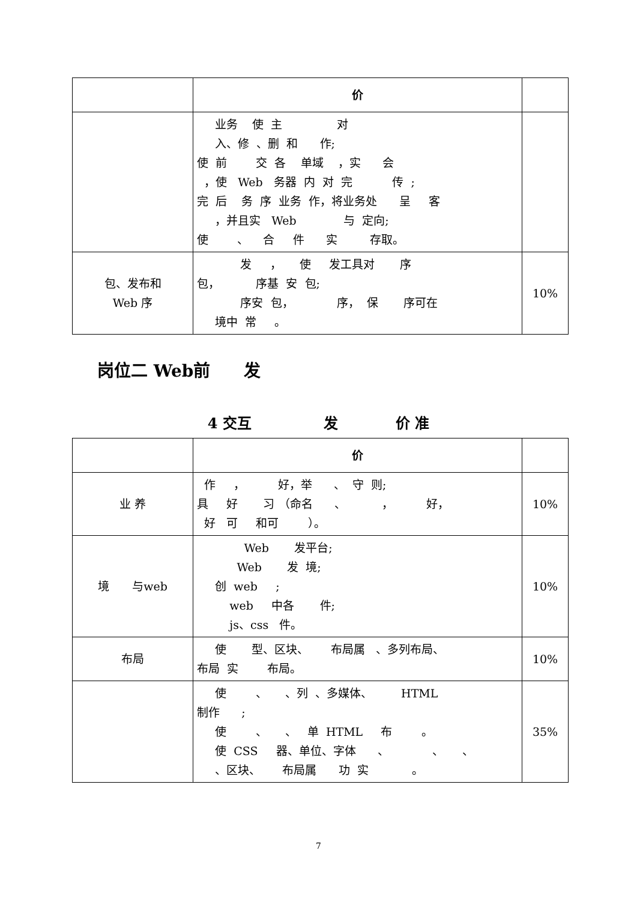| | 价 | |
| --- | --- | --- |
| | 业务 使 主 对 入、修 、删 和 作; 使 前 交 各 单域 ，实 会 ，使 Web 务器 内 对 完 传 ; 完 后 务 序 业务 作，将业务处 呈 客 ，并且实 Web 与 定向; 使 、 合 件 实 存取。 | |
| 包、发布和 Web 序 | 发 ， 使 发工具对 序 包， 序基 安 包; 序安 包， 序， 保 序可在 境中 常 。 | 10% |
岗位二 Web前　　发
4 交互　　　　　发　　　　价 准
| | 价 | |
| --- | --- | --- |
| 业 养 | 作 ， 好，举 、 守 则; 具 好 习 （命名 、 ， 好， 好 可 和可 ）。 | 10% |
| 境 与web | Web 发平台; Web 发 境; 创 web ; web 中各 件; js、css 件。 | 10% |
| 布局 | 使 型、区块、 布局属 、多列布局、 布局 实 布局。 | 10% |
| | 使 、 、列 、多媒体、 HTML 制作 ; 使 、 、 单 HTML 布 。 使 CSS 器、单位、字体 、 、 、 、区块、 布局属 功 实 。 | 35% |
7